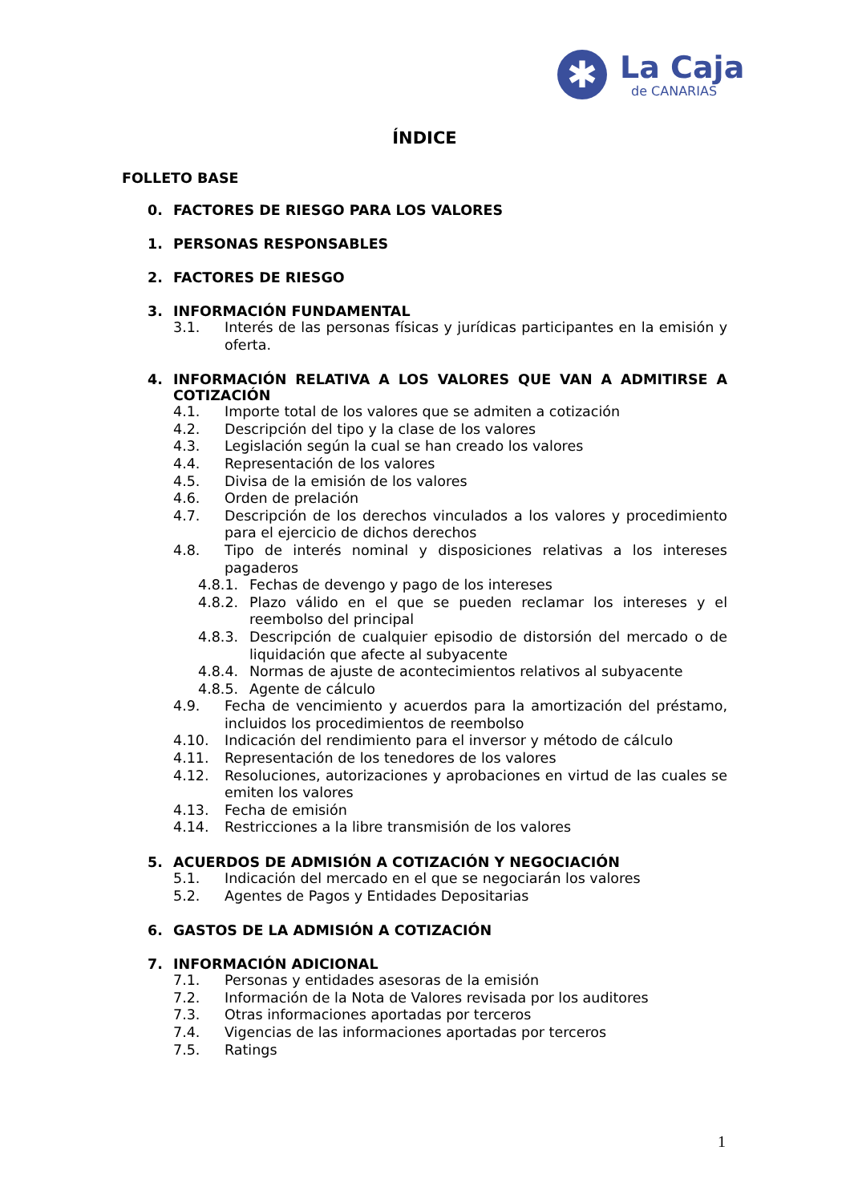✱
La Caja
de CANARIAS
ÍNDICE
FOLLETO BASE
0. FACTORES DE RIESGO PARA LOS VALORES
1. PERSONAS RESPONSABLES
2. FACTORES DE RIESGO
3. INFORMACIÓN FUNDAMENTAL
3.1. Interés de las personas físicas y jurídicas participantes en la emisión y oferta.
4. INFORMACIÓN RELATIVA A LOS VALORES QUE VAN A ADMITIRSE A COTIZACIÓN
4.1. Importe total de los valores que se admiten a cotización
4.2. Descripción del tipo y la clase de los valores
4.3. Legislación según la cual se han creado los valores
4.4. Representación de los valores
4.5. Divisa de la emisión de los valores
4.6. Orden de prelación
4.7. Descripción de los derechos vinculados a los valores y procedimiento para el ejercicio de dichos derechos
4.8. Tipo de interés nominal y disposiciones relativas a los intereses pagaderos
4.8.1. Fechas de devengo y pago de los intereses
4.8.2. Plazo válido en el que se pueden reclamar los intereses y el reembolso del principal
4.8.3. Descripción de cualquier episodio de distorsión del mercado o de liquidación que afecte al subyacente
4.8.4. Normas de ajuste de acontecimientos relativos al subyacente
4.8.5. Agente de cálculo
4.9. Fecha de vencimiento y acuerdos para la amortización del préstamo, incluidos los procedimientos de reembolso
4.10. Indicación del rendimiento para el inversor y método de cálculo
4.11. Representación de los tenedores de los valores
4.12. Resoluciones, autorizaciones y aprobaciones en virtud de las cuales se emiten los valores
4.13. Fecha de emisión
4.14. Restricciones a la libre transmisión de los valores
5. ACUERDOS DE ADMISIÓN A COTIZACIÓN Y NEGOCIACIÓN
5.1. Indicación del mercado en el que se negociarán los valores
5.2. Agentes de Pagos y Entidades Depositarias
6. GASTOS DE LA ADMISIÓN A COTIZACIÓN
7. INFORMACIÓN ADICIONAL
7.1. Personas y entidades asesoras de la emisión
7.2. Información de la Nota de Valores revisada por los auditores
7.3. Otras informaciones aportadas por terceros
7.4. Vigencias de las informaciones aportadas por terceros
7.5. Ratings
1